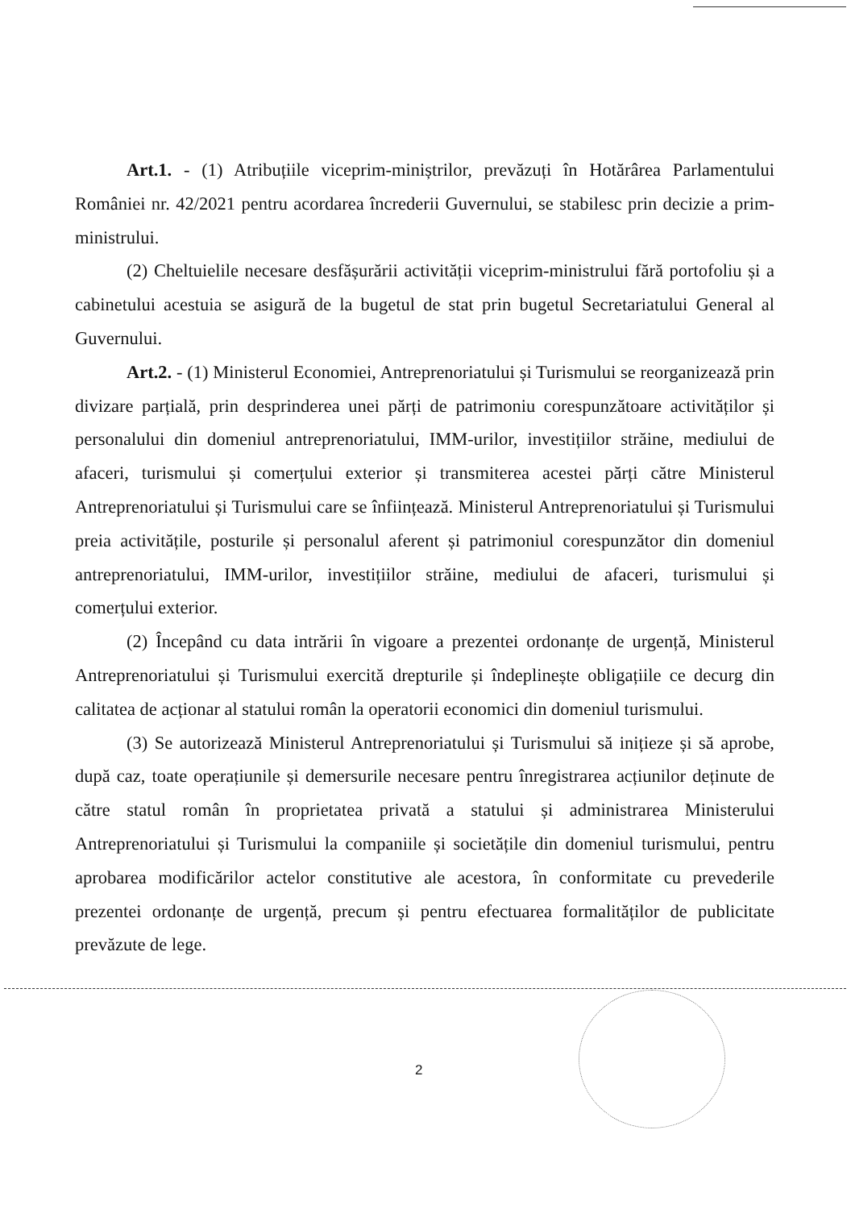Art.1. - (1) Atribuțiile viceprim-miniștrilor, prevăzuți în Hotărârea Parlamentului României nr. 42/2021 pentru acordarea încrederii Guvernului, se stabilesc prin decizie a prim-ministrului.
(2) Cheltuielile necesare desfășurării activității viceprim-ministrului fără portofoliu și a cabinetului acestuia se asigură de la bugetul de stat prin bugetul Secretariatului General al Guvernului.
Art.2. - (1) Ministerul Economiei, Antreprenoriatului și Turismului se reorganizează prin divizare parțială, prin desprinderea unei părți de patrimoniu corespunzătoare activităților și personalului din domeniul antreprenoriatului, IMM-urilor, investițiilor străine, mediului de afaceri, turismului și comerțului exterior și transmiterea acestei părți către Ministerul Antreprenoriatului și Turismului care se înființează. Ministerul Antreprenoriatului și Turismului preia activitățile, posturile și personalul aferent și patrimoniul corespunzător din domeniul antreprenoriatului, IMM-urilor, investițiilor străine, mediului de afaceri, turismului și comerțului exterior.
(2) Începând cu data intrării în vigoare a prezentei ordonanțe de urgență, Ministerul Antreprenoriatului și Turismului exercită drepturile și îndeplinește obligațiile ce decurg din calitatea de acționar al statului român la operatorii economici din domeniul turismului.
(3) Se autorizează Ministerul Antreprenoriatului și Turismului să inițieze și să aprobe, după caz, toate operațiunile și demersurile necesare pentru înregistrarea acțiunilor deținute de către statul român în proprietatea privată a statului și administrarea Ministerului Antreprenoriatului și Turismului la companiile și societățile din domeniul turismului, pentru aprobarea modificărilor actelor constitutive ale acestora, în conformitate cu prevederile prezentei ordonanțe de urgență, precum și pentru efectuarea formalităților de publicitate prevăzute de lege.
2